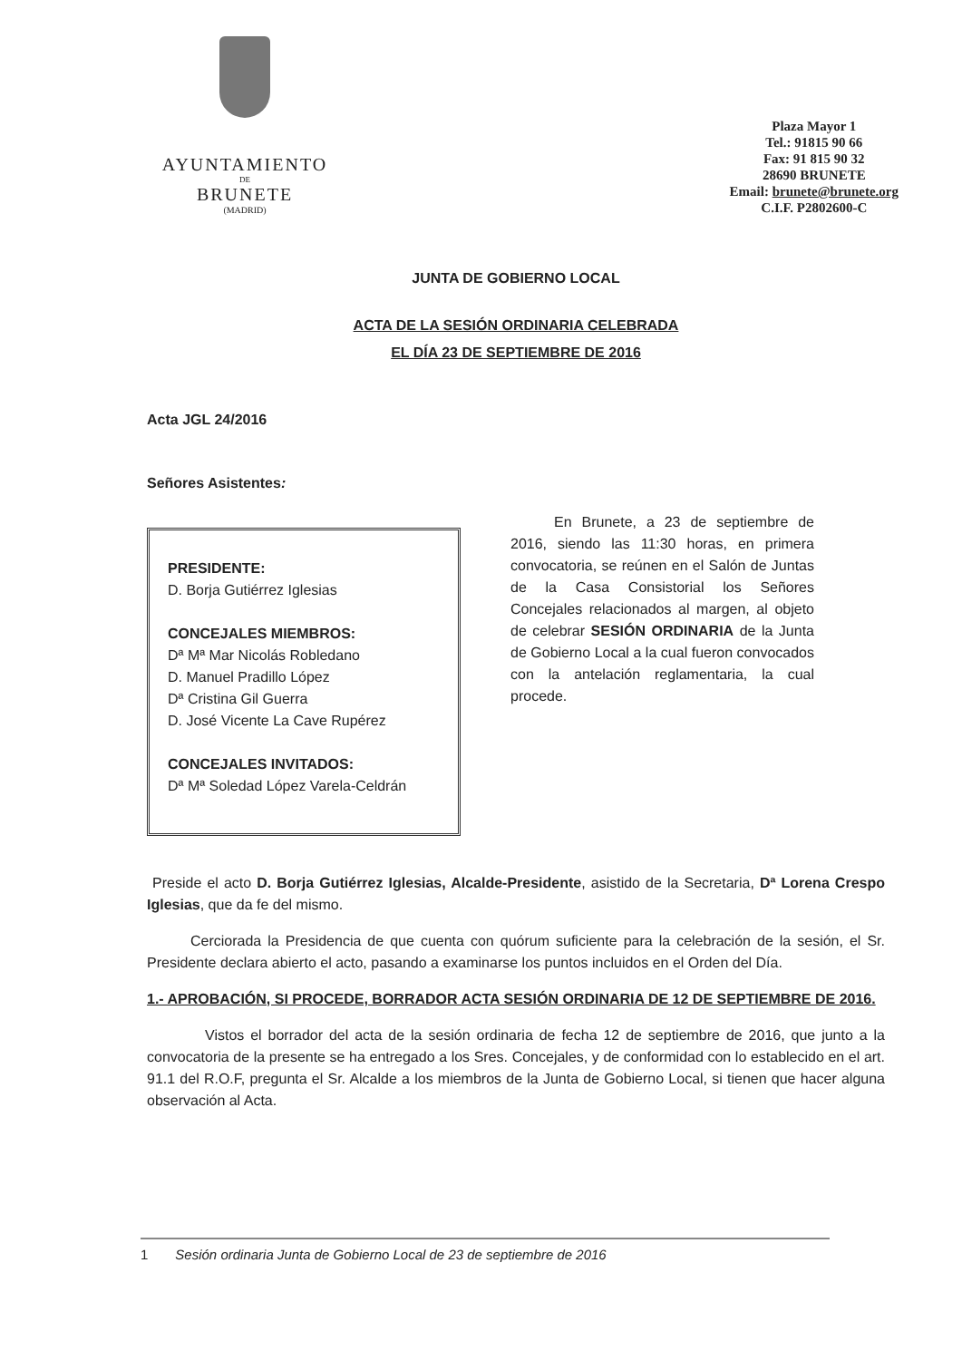AYUNTAMIENTO
DE
BRUNETE
(MADRID)
Plaza Mayor 1
Tel.: 91815 90 66
Fax: 91 815 90 32
28690 BRUNETE
Email: brunete@brunete.org
C.I.F. P2802600-C
JUNTA DE GOBIERNO LOCAL
ACTA DE LA SESIÓN ORDINARIA CELEBRADA
EL DÍA 23 DE SEPTIEMBRE DE 2016
Acta JGL 24/2016
Señores Asistentes:
PRESIDENTE:
D. Borja Gutiérrez Iglesias
CONCEJALES MIEMBROS:
Dª Mª Mar Nicolás Robledano
D. Manuel Pradillo López
Dª Cristina Gil Guerra
D. José Vicente La Cave Rupérez
CONCEJALES INVITADOS:
Dª Mª Soledad López Varela-Celdrán
   En Brunete, a 23 de septiembre de 2016, siendo las 11:30 horas, en primera convocatoria, se reúnen en el Salón de Juntas de la Casa Consistorial los Señores Concejales relacionados al margen, al objeto de celebrar SESIÓN ORDINARIA de la Junta de Gobierno Local a la cual fueron convocados con la antelación reglamentaria, la cual procede.
Preside el acto D. Borja Gutiérrez Iglesias, Alcalde-Presidente, asistido de la Secretaria, Dª Lorena Crespo Iglesias, que da fe del mismo.
   Cerciorada la Presidencia de que cuenta con quórum suficiente para la celebración de la sesión, el Sr. Presidente declara abierto el acto, pasando a examinarse los puntos incluidos en el Orden del Día.
1.- APROBACIÓN, SI PROCEDE, BORRADOR ACTA SESIÓN ORDINARIA DE 12 DE SEPTIEMBRE DE 2016.
    Vistos el borrador del acta de la sesión ordinaria de fecha 12 de septiembre de 2016, que junto a la convocatoria de la presente se ha entregado a los Sres. Concejales, y de conformidad con lo establecido en el art. 91.1 del R.O.F, pregunta el Sr. Alcalde a los miembros de la Junta de Gobierno Local, si tienen que hacer alguna observación al Acta.
1  Sesión ordinaria Junta de Gobierno Local de 23 de septiembre de 2016